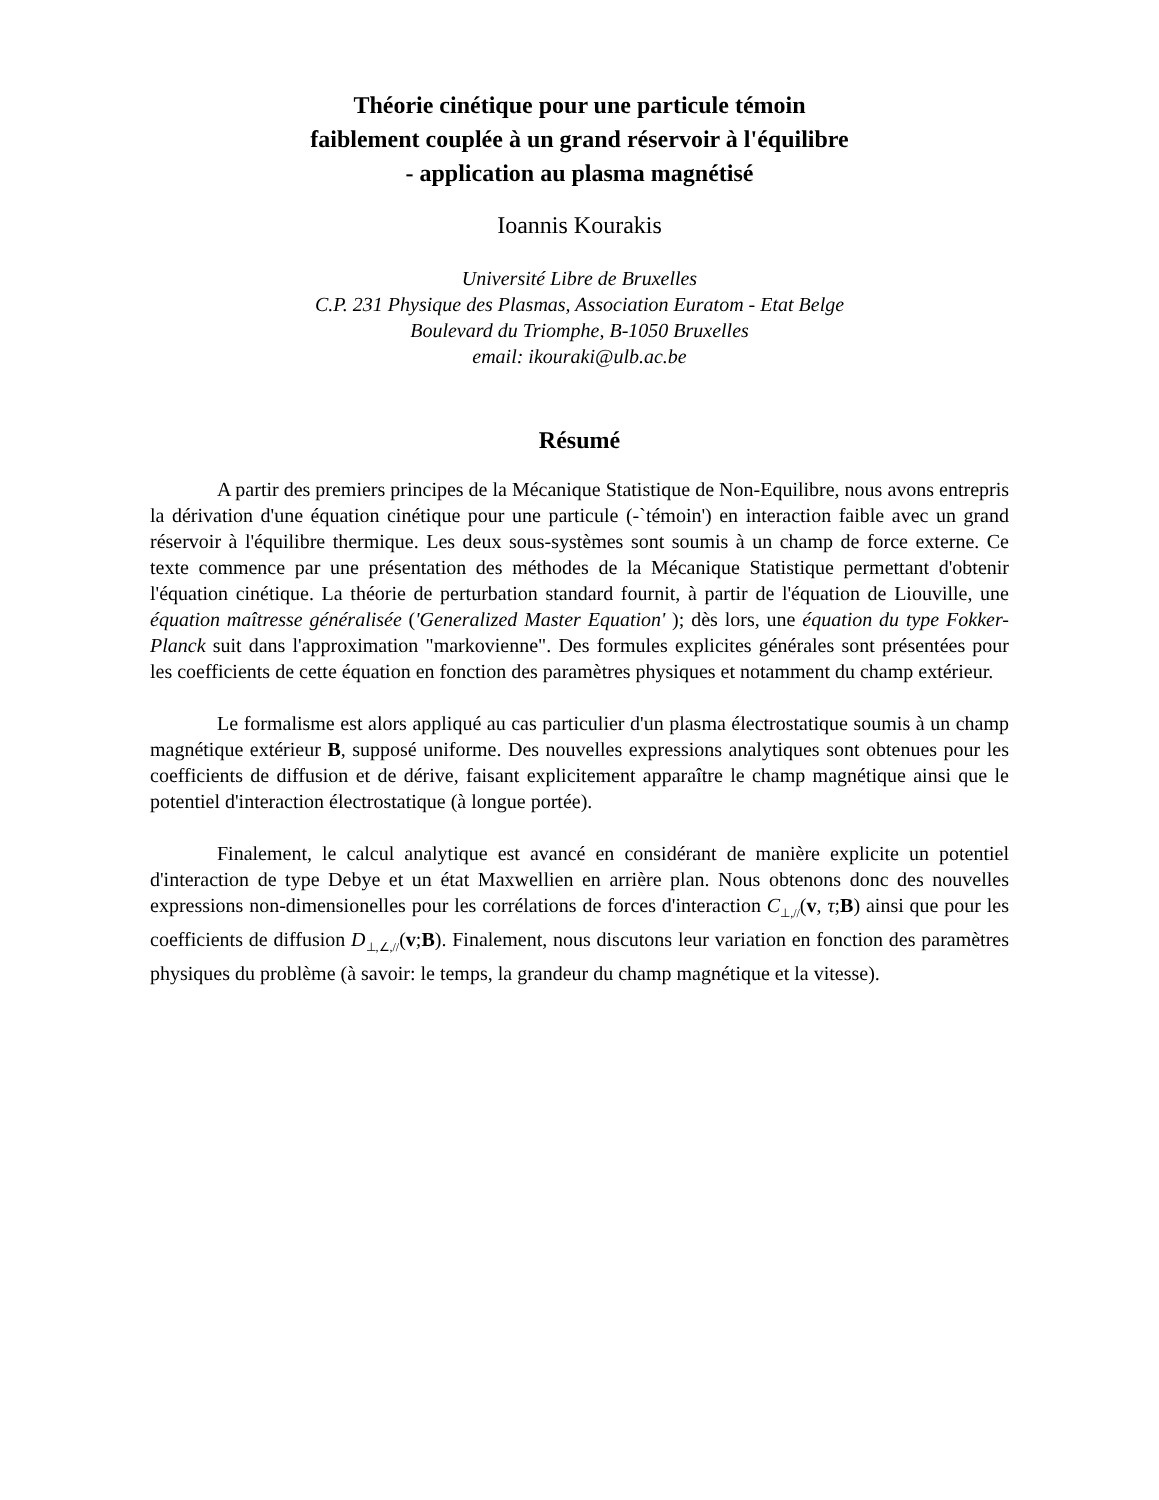Théorie cinétique pour une particule témoin
faiblement couplée à un grand réservoir à l'équilibre
- application au plasma magnétisé
Ioannis Kourakis
Université Libre de Bruxelles
C.P. 231 Physique des Plasmas, Association Euratom - Etat Belge
Boulevard du Triomphe, B-1050 Bruxelles
email: ikouraki@ulb.ac.be
Résumé
A partir des premiers principes de la Mécanique Statistique de Non-Equilibre, nous avons entrepris la dérivation d'une équation cinétique pour une particule (-`témoin') en interaction faible avec un grand réservoir à l'équilibre thermique. Les deux sous-systèmes sont soumis à un champ de force externe. Ce texte commence par une présentation des méthodes de la Mécanique Statistique permettant d'obtenir l'équation cinétique. La théorie de perturbation standard fournit, à partir de l'équation de Liouville, une équation maîtresse généralisée ('Generalized Master Equation' ); dès lors, une équation du type Fokker-Planck suit dans l'approximation "markovienne". Des formules explicites générales sont présentées pour les coefficients de cette équation en fonction des paramètres physiques et notamment du champ extérieur.
Le formalisme est alors appliqué au cas particulier d'un plasma électrostatique soumis à un champ magnétique extérieur B, supposé uniforme. Des nouvelles expressions analytiques sont obtenues pour les coefficients de diffusion et de dérive, faisant explicitement apparaître le champ magnétique ainsi que le potentiel d'interaction électrostatique (à longue portée).
Finalement, le calcul analytique est avancé en considérant de manière explicite un potentiel d'interaction de type Debye et un état Maxwellien en arrière plan. Nous obtenons donc des nouvelles expressions non-dimensionelles pour les corrélations de forces d'interaction C<sub>⊥,//</sub>(v, τ;B) ainsi que pour les coefficients de diffusion D<sub>⊥,∠,//</sub>(v;B). Finalement, nous discutons leur variation en fonction des paramètres physiques du problème (à savoir: le temps, la grandeur du champ magnétique et la vitesse).